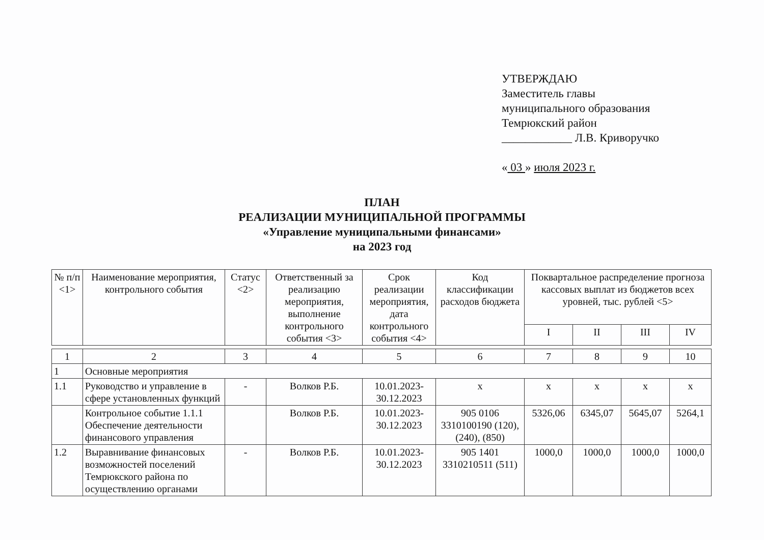УТВЕРЖДАЮ
Заместитель главы
муниципального образования
Темрюкский район
____________ Л.В. Криворучко
« 03 » июля 2023 г.
ПЛАН
РЕАЛИЗАЦИИ МУНИЦИПАЛЬНОЙ ПРОГРАММЫ
«Управление муниципальными финансами»
на 2023 год
| № п/п <1> | Наименование мероприятия, контрольного события | Статус <2> | Ответственный за реализацию мероприятия, выполнение контрольного события <3> | Срок реализации мероприятия, дата контрольного события <4> | Код классификации расходов бюджета | Поквартальное распределение прогноза кассовых выплат из бюджетов всех уровней, тыс. рублей <5> | | | |
| --- | --- | --- | --- | --- | --- | --- | --- | --- | --- |
| | | | | | | I | II | III | IV |
| 1 | 2 | 3 | 4 | 5 | 6 | 7 | 8 | 9 | 10 |
| 1 | Основные мероприятия | | | | | | | | |
| 1.1 | Руководство и управление в сфере установленных функций | - | Волков Р.Б. | 10.01.2023-30.12.2023 | х | х | х | х | х |
| | Контрольное событие 1.1.1 Обеспечение деятельности финансового управления | | Волков Р.Б. | 10.01.2023-30.12.2023 | 905 0106 3310100190 (120), (240), (850) | 5326,06 | 6345,07 | 5645,07 | 5264,1 |
| 1.2 | Выравнивание финансовых возможностей поселений Темрюкского района по осуществлению органами | - | Волков Р.Б. | 10.01.2023-30.12.2023 | 905 1401 3310210511 (511) | 1000,0 | 1000,0 | 1000,0 | 1000,0 |